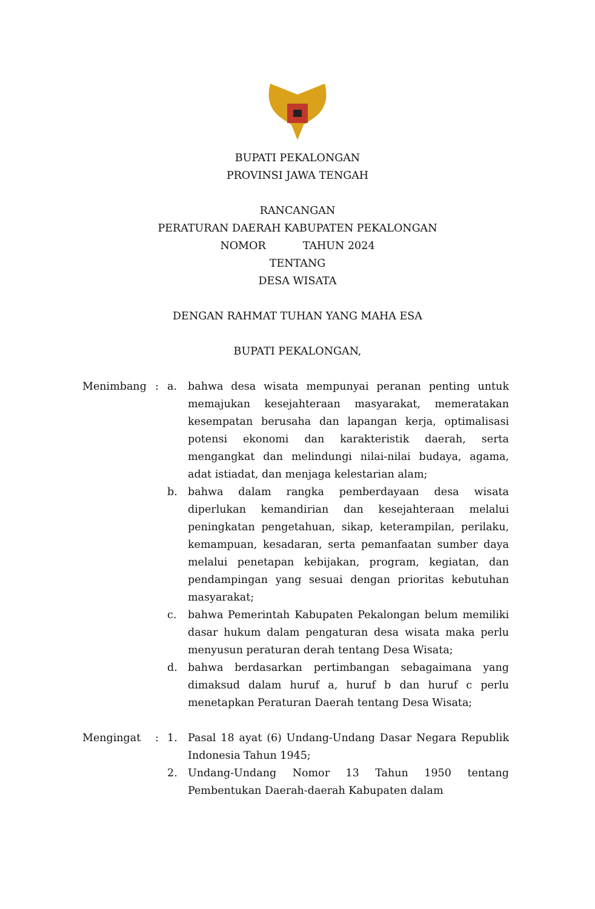BUPATI PEKALONGAN
PROVINSI JAWA TENGAH
RANCANGAN
PERATURAN DAERAH KABUPATEN PEKALONGAN
NOMOR TAHUN 2024
TENTANG
DESA WISATA
DENGAN RAHMAT TUHAN YANG MAHA ESA
BUPATI PEKALONGAN,
Menimbang : a. bahwa desa wisata mempunyai peranan penting untuk memajukan kesejahteraan masyarakat, memeratakan kesempatan berusaha dan lapangan kerja, optimalisasi potensi ekonomi dan karakteristik daerah, serta mengangkat dan melindungi nilai-nilai budaya, agama, adat istiadat, dan menjaga kelestarian alam;
b. bahwa dalam rangka pemberdayaan desa wisata diperlukan kemandirian dan kesejahteraan melalui peningkatan pengetahuan, sikap, keterampilan, perilaku, kemampuan, kesadaran, serta pemanfaatan sumber daya melalui penetapan kebijakan, program, kegiatan, dan pendampingan yang sesuai dengan prioritas kebutuhan masyarakat;
c. bahwa Pemerintah Kabupaten Pekalongan belum memiliki dasar hukum dalam pengaturan desa wisata maka perlu menyusun peraturan derah tentang Desa Wisata;
d. bahwa berdasarkan pertimbangan sebagaimana yang dimaksud dalam huruf a, huruf b dan huruf c perlu menetapkan Peraturan Daerah tentang Desa Wisata;
Mengingat : 1. Pasal 18 ayat (6) Undang-Undang Dasar Negara Republik Indonesia Tahun 1945;
2. Undang-Undang Nomor 13 Tahun 1950 tentang Pembentukan Daerah-daerah Kabupaten dalam